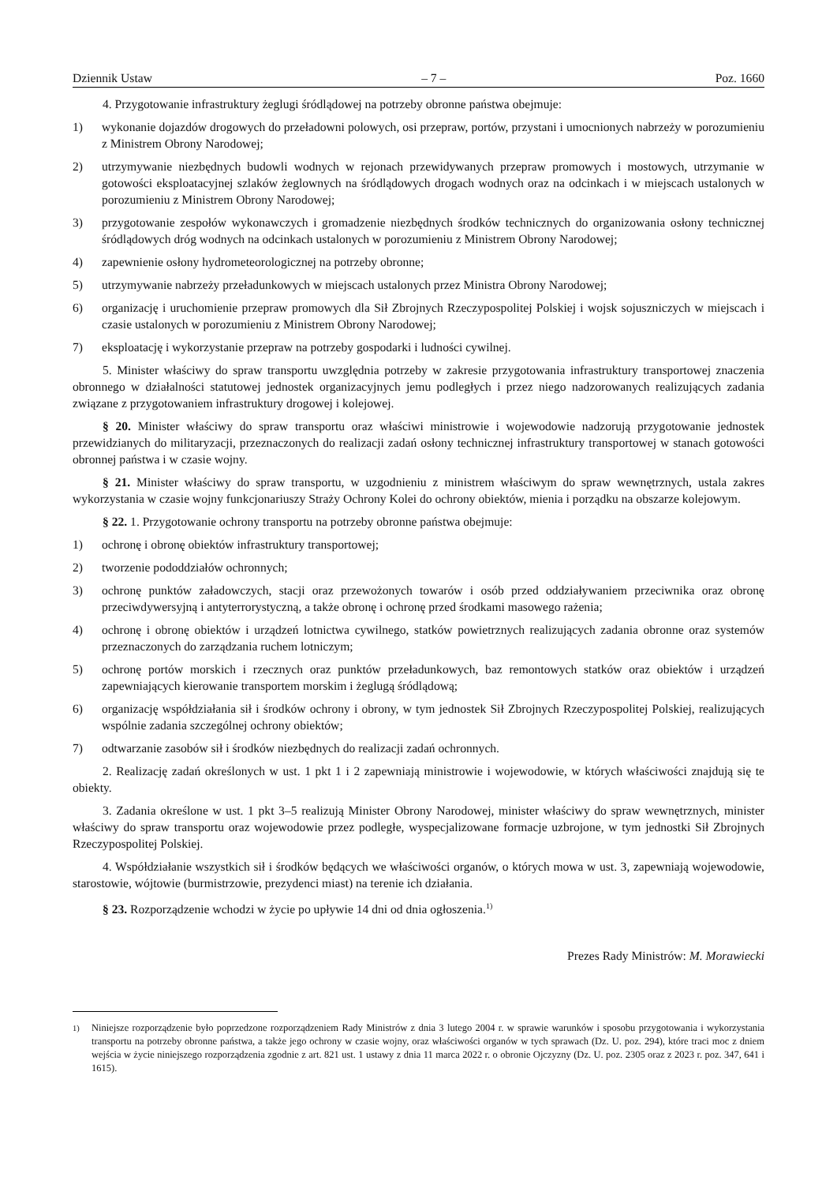Dziennik Ustaw – 7 – Poz. 1660
4. Przygotowanie infrastruktury żeglugi śródlądowej na potrzeby obronne państwa obejmuje:
1) wykonanie dojazdów drogowych do przeładowni polowych, osi przepraw, portów, przystani i umocnionych nabrzeży w porozumieniu z Ministrem Obrony Narodowej;
2) utrzymywanie niezbędnych budowli wodnych w rejonach przewidywanych przepraw promowych i mostowych, utrzymanie w gotowości eksploatacyjnej szlaków żeglownych na śródlądowych drogach wodnych oraz na odcinkach i w miejscach ustalonych w porozumieniu z Ministrem Obrony Narodowej;
3) przygotowanie zespołów wykonawczych i gromadzenie niezbędnych środków technicznych do organizowania osłony technicznej śródlądowych dróg wodnych na odcinkach ustalonych w porozumieniu z Ministrem Obrony Narodowej;
4) zapewnienie osłony hydrometeorologicznej na potrzeby obronne;
5) utrzymywanie nabrzeży przeładunkowych w miejscach ustalonych przez Ministra Obrony Narodowej;
6) organizację i uruchomienie przepraw promowych dla Sił Zbrojnych Rzeczypospolitej Polskiej i wojsk sojuszniczych w miejscach i czasie ustalonych w porozumieniu z Ministrem Obrony Narodowej;
7) eksploatację i wykorzystanie przepraw na potrzeby gospodarki i ludności cywilnej.
5. Minister właściwy do spraw transportu uwzględnia potrzeby w zakresie przygotowania infrastruktury transportowej znaczenia obronnego w działalności statutowej jednostek organizacyjnych jemu podległych i przez niego nadzorowanych realizujących zadania związane z przygotowaniem infrastruktury drogowej i kolejowej.
§ 20. Minister właściwy do spraw transportu oraz właściwi ministrowie i wojewodowie nadzorują przygotowanie jednostek przewidzianych do militaryzacji, przeznaczonych do realizacji zadań osłony technicznej infrastruktury transportowej w stanach gotowości obronnej państwa i w czasie wojny.
§ 21. Minister właściwy do spraw transportu, w uzgodnieniu z ministrem właściwym do spraw wewnętrznych, ustala zakres wykorzystania w czasie wojny funkcjonariuszy Straży Ochrony Kolei do ochrony obiektów, mienia i porządku na obszarze kolejowym.
§ 22. 1. Przygotowanie ochrony transportu na potrzeby obronne państwa obejmuje:
1) ochronę i obronę obiektów infrastruktury transportowej;
2) tworzenie pododdziałów ochronnych;
3) ochronę punktów załadowczych, stacji oraz przewożonych towarów i osób przed oddziaływaniem przeciwnika oraz obronę przeciwdywersyjną i antyterrorystyczną, a także obronę i ochronę przed środkami masowego rażenia;
4) ochronę i obronę obiektów i urządzeń lotnictwa cywilnego, statków powietrznych realizujących zadania obronne oraz systemów przeznaczonych do zarządzania ruchem lotniczym;
5) ochronę portów morskich i rzecznych oraz punktów przeładunkowych, baz remontowych statków oraz obiektów i urządzeń zapewniających kierowanie transportem morskim i żeglugą śródlądową;
6) organizację współdziałania sił i środków ochrony i obrony, w tym jednostek Sił Zbrojnych Rzeczypospolitej Polskiej, realizujących wspólnie zadania szczególnej ochrony obiektów;
7) odtwarzanie zasobów sił i środków niezbędnych do realizacji zadań ochronnych.
2. Realizację zadań określonych w ust. 1 pkt 1 i 2 zapewniają ministrowie i wojewodowie, w których właściwości znajdują się te obiekty.
3. Zadania określone w ust. 1 pkt 3–5 realizują Minister Obrony Narodowej, minister właściwy do spraw wewnętrznych, minister właściwy do spraw transportu oraz wojewodowie przez podległe, wyspecjalizowane formacje uzbrojone, w tym jednostki Sił Zbrojnych Rzeczypospolitej Polskiej.
4. Współdziałanie wszystkich sił i środków będących we właściwości organów, o których mowa w ust. 3, zapewniają wojewodowie, starostowie, wójtowie (burmistrzowie, prezydenci miast) na terenie ich działania.
§ 23. Rozporządzenie wchodzi w życie po upływie 14 dni od dnia ogłoszenia.<sup>1)</sup>
Prezes Rady Ministrów: M. Morawiecki
<sup>1)</sup> Niniejsze rozporządzenie było poprzedzone rozporządzeniem Rady Ministrów z dnia 3 lutego 2004 r. w sprawie warunków i sposobu przygotowania i wykorzystania transportu na potrzeby obronne państwa, a także jego ochrony w czasie wojny, oraz właściwości organów w tych sprawach (Dz. U. poz. 294), które traci moc z dniem wejścia w życie niniejszego rozporządzenia zgodnie z art. 821 ust. 1 ustawy z dnia 11 marca 2022 r. o obronie Ojczyzny (Dz. U. poz. 2305 oraz z 2023 r. poz. 347, 641 i 1615).